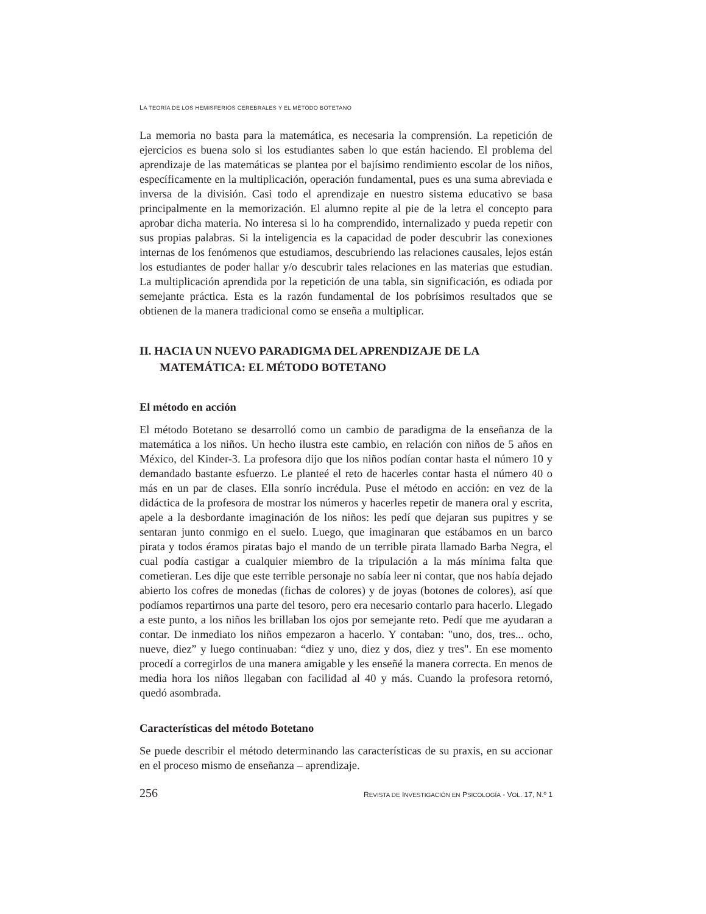LA TEORÍA DE LOS HEMISFERIOS CEREBRALES Y EL MÉTODO BOTETANO
La memoria no basta para la matemática, es necesaria la comprensión. La repetición de ejercicios es buena solo si los estudiantes saben lo que están haciendo. El problema del aprendizaje de las matemáticas se plantea por el bajísimo rendimiento escolar de los niños, específicamente en la multiplicación, operación fundamental, pues es una suma abreviada e inversa de la división. Casi todo el aprendizaje en nuestro sistema educativo se basa principalmente en la memorización. El alumno repite al pie de la letra el concepto para aprobar dicha materia. No interesa si lo ha comprendido, internalizado y pueda repetir con sus propias palabras. Si la inteligencia es la capacidad de poder descubrir las conexiones internas de los fenómenos que estudiamos, descubriendo las relaciones causales, lejos están los estudiantes de poder hallar y/o descubrir tales relaciones en las materias que estudian. La multiplicación aprendida por la repetición de una tabla, sin significación, es odiada por semejante práctica. Esta es la razón fundamental de los pobrísimos resultados que se obtienen de la manera tradicional como se enseña a multiplicar.
II. HACIA UN NUEVO PARADIGMA DEL APRENDIZAJE DE LA MATEMÁTICA: EL MÉTODO BOTETANO
El método en acción
El método Botetano se desarrolló como un cambio de paradigma de la enseñanza de la matemática a los niños. Un hecho ilustra este cambio, en relación con niños de 5 años en México, del Kinder-3. La profesora dijo que los niños podían contar hasta el número 10 y demandado bastante esfuerzo. Le planteé el reto de hacerles contar hasta el número 40 o más en un par de clases. Ella sonrío incrédula. Puse el método en acción: en vez de la didáctica de la profesora de mostrar los números y hacerles repetir de manera oral y escrita, apele a la desbordante imaginación de los niños: les pedí que dejaran sus pupitres y se sentaran junto conmigo en el suelo. Luego, que imaginaran que estábamos en un barco pirata y todos éramos piratas bajo el mando de un terrible pirata llamado Barba Negra, el cual podía castigar a cualquier miembro de la tripulación a la más mínima falta que cometieran. Les dije que este terrible personaje no sabía leer ni contar, que nos había dejado abierto los cofres de monedas (fichas de colores) y de joyas (botones de colores), así que podíamos repartirnos una parte del tesoro, pero era necesario contarlo para hacerlo. Llegado a este punto, a los niños les brillaban los ojos por semejante reto. Pedí que me ayudaran a contar. De inmediato los niños empezaron a hacerlo. Y contaban: "uno, dos, tres... ocho, nueve, diez” y luego continuaban: “diez y uno, diez y dos, diez y tres". En ese momento procedí a corregirlos de una manera amigable y les enseñé la manera correcta. En menos de media hora los niños llegaban con facilidad al 40 y más. Cuando la profesora retornó, quedó asombrada.
Características del método Botetano
Se puede describir el método determinando las características de su praxis, en su accionar en el proceso mismo de enseñanza – aprendizaje.
256 REVISTA DE INVESTIGACIÓN EN PSICOLOGÍA - VOL. 17, N.º 1